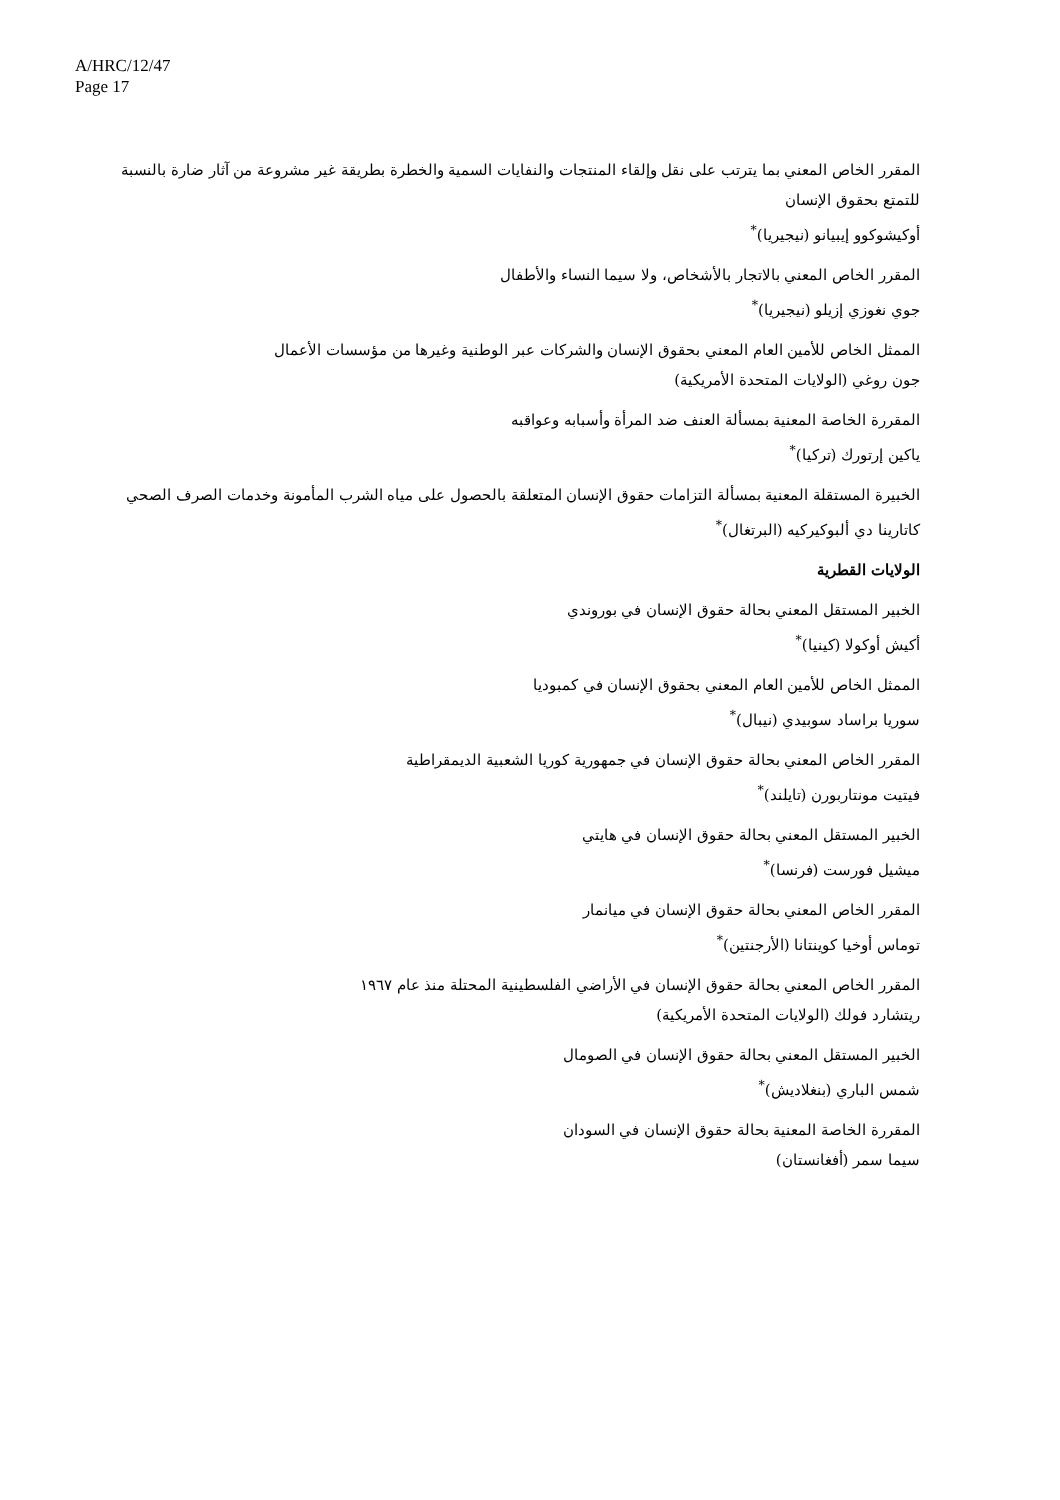A/HRC/12/47
Page 17
المقرر الخاص المعني بما يترتب على نقل وإلقاء المنتجات والنفايات السمية والخطرة بطريقة غير مشروعة من آثار ضارة بالنسبة للتمتع بحقوق الإنسان
أوكيشوكوو إيبيانو (نيجيريا)<sup>*</sup>
المقرر الخاص المعني بالاتجار بالأشخاص، ولا سيما النساء والأطفال
جوي نغوزي إزيلو (نيجيريا)<sup>*</sup>
الممثل الخاص للأمين العام المعني بحقوق الإنسان والشركات عبر الوطنية وغيرها من مؤسسات الأعمال
جون روغي (الولايات المتحدة الأمريكية)
المقررة الخاصة المعنية بمسألة العنف ضد المرأة وأسبابه وعواقبه
ياكين إرتورك (تركيا)<sup>*</sup>
الخبيرة المستقلة المعنية بمسألة التزامات حقوق الإنسان المتعلقة بالحصول على مياه الشرب المأمونة وخدمات الصرف الصحي
كاتارينا دي ألبوكيركيه (البرتغال)<sup>*</sup>
الولايات القطرية
الخبير المستقل المعني بحالة حقوق الإنسان في بوروندي
أكيش أوكولا (كينيا)<sup>*</sup>
الممثل الخاص للأمين العام المعني بحقوق الإنسان في كمبوديا
سوريا براساد سوبيدي (نيبال)<sup>*</sup>
المقرر الخاص المعني بحالة حقوق الإنسان في جمهورية كوريا الشعبية الديمقراطية
فيتيت مونتاربورن (تايلند)<sup>*</sup>
الخبير المستقل المعني بحالة حقوق الإنسان في هايتي
ميشيل فورست (فرنسا)<sup>*</sup>
المقرر الخاص المعني بحالة حقوق الإنسان في ميانمار
توماس أوخيا كوينتانا (الأرجنتين)<sup>*</sup>
المقرر الخاص المعني بحالة حقوق الإنسان في الأراضي الفلسطينية المحتلة منذ عام ١٩٦٧
ريتشارد فولك (الولايات المتحدة الأمريكية)
الخبير المستقل المعني بحالة حقوق الإنسان في الصومال
شمس الباري (بنغلاديش)<sup>*</sup>
المقررة الخاصة المعنية بحالة حقوق الإنسان في السودان
سيما سمر (أفغانستان)